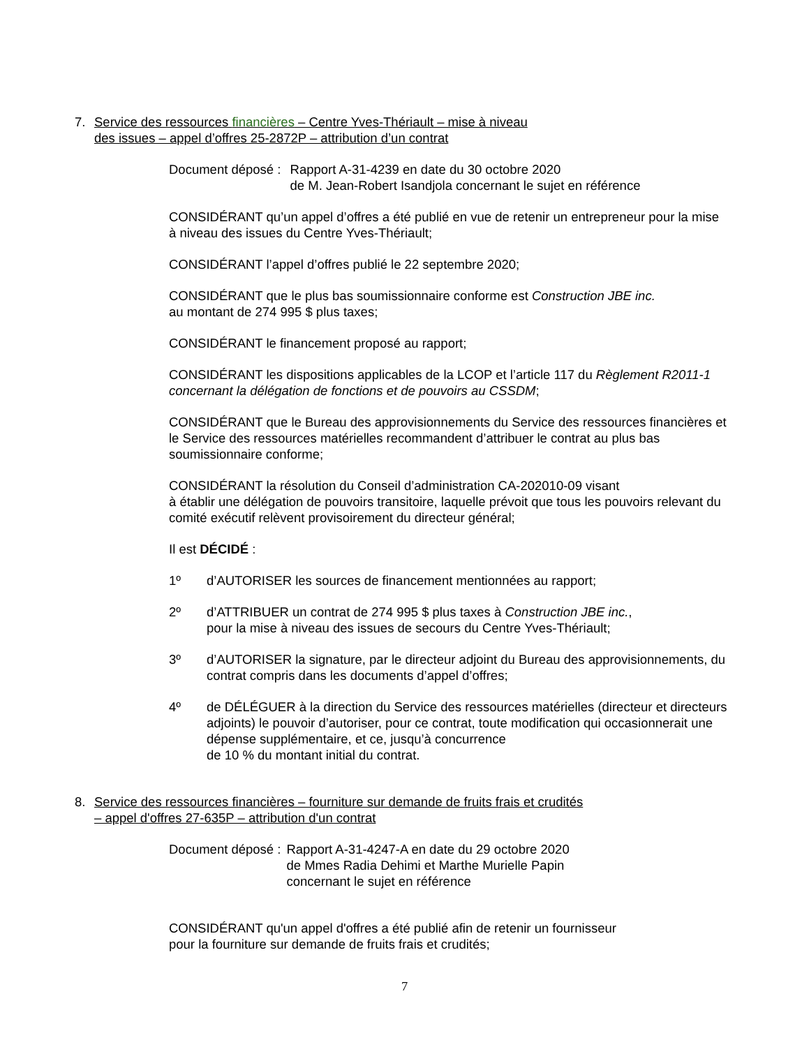7. Service des ressources financières – Centre Yves-Thériault – mise à niveau
des issues – appel d’offres 25-2872P – attribution d’un contrat
Document déposé : Rapport A-31-4239 en date du 30 octobre 2020
de M. Jean-Robert Isandjola concernant le sujet en référence
CONSIDÉRANT qu’un appel d’offres a été publié en vue de retenir un entrepreneur pour la mise à niveau des issues du Centre Yves-Thériault;
CONSIDÉRANT l’appel d’offres publié le 22 septembre 2020;
CONSIDÉRANT que le plus bas soumissionnaire conforme est Construction JBE inc.
au montant de 274 995 $ plus taxes;
CONSIDÉRANT le financement proposé au rapport;
CONSIDÉRANT les dispositions applicables de la LCOP et l’article 117 du Règlement R2011-1 concernant la délégation de fonctions et de pouvoirs au CSSDM;
CONSIDÉRANT que le Bureau des approvisionnements du Service des ressources financières et le Service des ressources matérielles recommandent d’attribuer le contrat au plus bas soumissionnaire conforme;
CONSIDÉRANT la résolution du Conseil d’administration CA-202010-09 visant
à établir une délégation de pouvoirs transitoire, laquelle prévoit que tous les pouvoirs relevant du comité exécutif relèvent provisoirement du directeur général;
Il est DÉCIDÉ :
1º d’AUTORISER les sources de financement mentionnées au rapport;
2º d’ATTRIBUER un contrat de 274 995 $ plus taxes à Construction JBE inc.,
pour la mise à niveau des issues de secours du Centre Yves-Thériault;
3º d’AUTORISER la signature, par le directeur adjoint du Bureau des approvisionnements, du contrat compris dans les documents d’appel d’offres;
4º de DÉLÉGUER à la direction du Service des ressources matérielles (directeur et directeurs adjoints) le pouvoir d’autoriser, pour ce contrat, toute modification qui occasionnerait une dépense supplémentaire, et ce, jusqu’à concurrence
de 10 % du montant initial du contrat.
8. Service des ressources financières – fourniture sur demande de fruits frais et crudités
– appel d'offres 27-635P – attribution d'un contrat
Document déposé : Rapport A-31-4247-A en date du 29 octobre 2020
de Mmes Radia Dehimi et Marthe Murielle Papin
concernant le sujet en référence
CONSIDÉRANT qu'un appel d'offres a été publié afin de retenir un fournisseur
pour la fourniture sur demande de fruits frais et crudités;
7